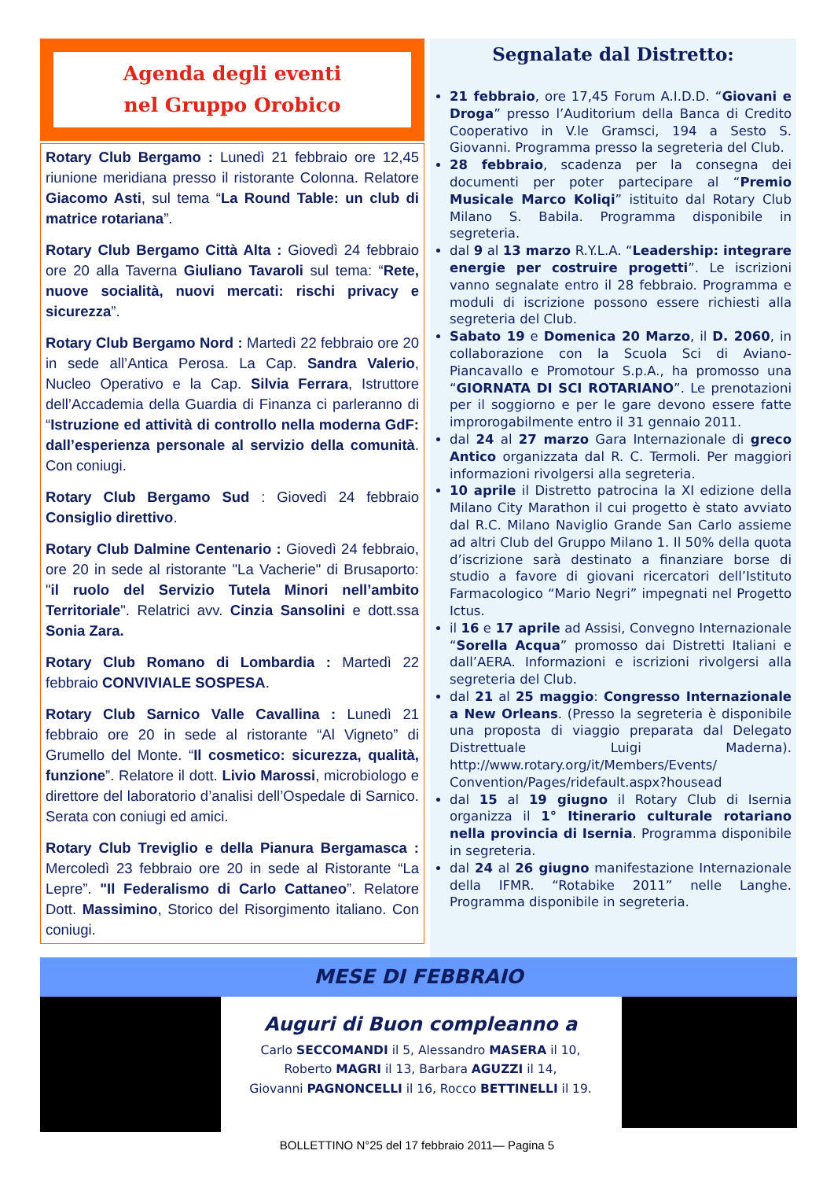Agenda degli eventi
nel Gruppo Orobico
Rotary Club Bergamo : Lunedì 21 febbraio ore 12,45 riunione meridiana presso il ristorante Colonna. Relatore Giacomo Asti, sul tema “La Round Table: un club di matrice rotariana”.
Rotary Club Bergamo Città Alta : Giovedì 24 febbraio ore 20 alla Taverna Giuliano Tavaroli sul tema: “Rete, nuove socialità, nuovi mercati: rischi privacy e sicurezza”.
Rotary Club Bergamo Nord : Martedì 22 febbraio ore 20 in sede all’Antica Perosa. La Cap. Sandra Valerio, Nucleo Operativo e la Cap. Silvia Ferrara, Istruttore dell’Accademia della Guardia di Finanza ci parleranno di “Istruzione ed attività di controllo nella moderna GdF: dall’esperienza personale al servizio della comunità. Con coniugi.
Rotary Club Bergamo Sud : Giovedì 24 febbraio Consiglio direttivo.
Rotary Club Dalmine Centenario : Giovedì 24 febbraio, ore 20 in sede al ristorante "La Vacherie" di Brusaporto: "il ruolo del Servizio Tutela Minori nell’ambito Territoriale". Relatrici avv. Cinzia Sansolini e dott.ssa Sonia Zara.
Rotary Club Romano di Lombardia : Martedì 22 febbraio CONVIVIALE SOSPESA.
Rotary Club Sarnico Valle Cavallina : Lunedì 21 febbraio ore 20 in sede al ristorante “Al Vigneto” di Grumello del Monte. “Il cosmetico: sicurezza, qualità, funzione”. Relatore il dott. Livio Marossi, microbiologo e direttore del laboratorio d’analisi dell’Ospedale di Sarnico. Serata con coniugi ed amici.
Rotary Club Treviglio e della Pianura Bergamasca : Mercoledì 23 febbraio ore 20 in sede al Ristorante “La Lepre”. "Il Federalismo di Carlo Cattaneo”. Relatore Dott. Massimino, Storico del Risorgimento italiano. Con coniugi.
Segnalate dal Distretto:
21 febbraio, ore 17,45 Forum A.I.D.D. “Giovani e Droga” presso l’Auditorium della Banca di Credito Cooperativo in V.le Gramsci, 194 a Sesto S. Giovanni. Programma presso la segreteria del Club.
28 febbraio, scadenza per la consegna dei documenti per poter partecipare al “Premio Musicale Marco Koliqi” istituito dal Rotary Club Milano S. Babila. Programma disponibile in segreteria.
dal 9 al 13 marzo R.Y.L.A. “Leadership: integrare energie per costruire progetti”. Le iscrizioni vanno segnalate entro il 28 febbraio. Programma e moduli di iscrizione possono essere richiesti alla segreteria del Club.
Sabato 19 e Domenica 20 Marzo, il D. 2060, in collaborazione con la Scuola Sci di Aviano-Piancavallo e Promotour S.p.A., ha promosso una “GIORNATA DI SCI ROTARIANO”. Le prenotazioni per il soggiorno e per le gare devono essere fatte improrogabilmente entro il 31 gennaio 2011.
dal 24 al 27 marzo Gara Internazionale di greco Antico organizzata dal R. C. Termoli. Per maggiori informazioni rivolgersi alla segreteria.
10 aprile il Distretto patrocina la XI edizione della Milano City Marathon il cui progetto è stato avviato dal R.C. Milano Naviglio Grande San Carlo assieme ad altri Club del Gruppo Milano 1. Il 50% della quota d’iscrizione sarà destinato a finanziare borse di studio a favore di giovani ricercatori dell’Istituto Farmacologico “Mario Negri” impegnati nel Progetto Ictus.
il 16 e 17 aprile ad Assisi, Convegno Internazionale “Sorella Acqua” promosso dai Distretti Italiani e dall’AERA. Informazioni e iscrizioni rivolgersi alla segreteria del Club.
dal 21 al 25 maggio: Congresso Internazionale a New Orleans. (Presso la segreteria è disponibile una proposta di viaggio preparata dal Delegato Distrettuale Luigi Maderna). http://www.rotary.org/it/Members/Events/ Convention/Pages/ridefault.aspx?housead
dal 15 al 19 giugno il Rotary Club di Isernia organizza il 1° Itinerario culturale rotariano nella provincia di Isernia. Programma disponibile in segreteria.
dal 24 al 26 giugno manifestazione Internazionale della IFMR. “Rotabike 2011” nelle Langhe. Programma disponibile in segreteria.
MESE DI FEBBRAIO
Auguri di Buon compleanno a
Carlo SECCOMANDI il 5, Alessandro MASERA il 10,
Roberto MAGRI il 13, Barbara AGUZZI il 14,
Giovanni PAGNONCELLI il 16, Rocco BETTINELLI il 19.
BOLLETTINO N°25 del 17 febbraio 2011— Pagina 5